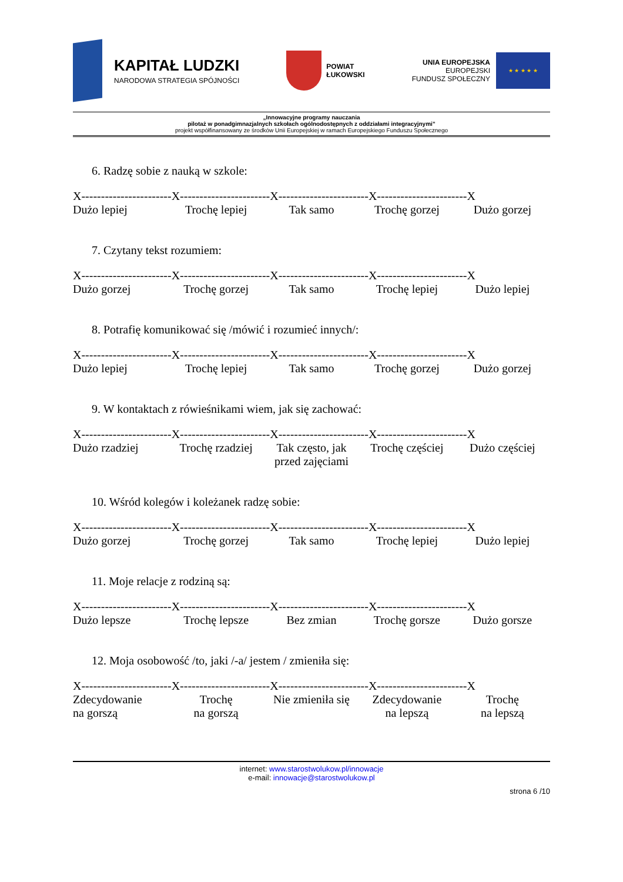KAPITAŁ LUDZKI
NARODOWA STRATEGIA SPÓJNOŚCI
POWIAT
ŁUKOWSKI
UNIA EUROPEJSKA
EUROPEJSKI
FUNDUSZ SPOŁECZNY
★ ★ ★ ★ ★
„Innowacyjne programy nauczania
pilotaż w ponadgimnazjalnych szkołach ogólnodostępnych z oddziałami integracyjnymi”
projekt współfinansowany ze środków Unii Europejskiej w ramach Europejskiego Funduszu Społecznego
6. Radzę sobie z nauką w szkole:
X-----------------------X-----------------------X-----------------------X-----------------------X
Dużo lepiej Trochę lepiej Tak samo Trochę gorzej Dużo gorzej
7. Czytany tekst rozumiem:
X-----------------------X-----------------------X-----------------------X-----------------------X
Dużo gorzej Trochę gorzej Tak samo Trochę lepiej Dużo lepiej
8. Potrafię komunikować się /mówić i rozumieć innych/:
X-----------------------X-----------------------X-----------------------X-----------------------X
Dużo lepiej Trochę lepiej Tak samo Trochę gorzej Dużo gorzej
9. W kontaktach z rówieśnikami wiem, jak się zachować:
X-----------------------X-----------------------X-----------------------X-----------------------X
Dużo rzadziej Trochę rzadziej Tak często, jak
przed zajęciami
Trochę częściej Dużo częściej
10. Wśród kolegów i koleżanek radzę sobie:
X-----------------------X-----------------------X-----------------------X-----------------------X
Dużo gorzej Trochę gorzej Tak samo Trochę lepiej Dużo lepiej
11. Moje relacje z rodziną są:
X-----------------------X-----------------------X-----------------------X-----------------------X
Dużo lepsze Trochę lepsze Bez zmian Trochę gorsze Dużo gorsze
12. Moja osobowość /to, jaki /-a/ jestem / zmieniła się:
X-----------------------X-----------------------X-----------------------X-----------------------X
Zdecydowanie
na gorszą
Trochę
na gorszą
Nie zmieniła się Zdecydowanie
na lepszą
Trochę
na lepszą
internet: www.starostwolukow.pl/innowacje
e-mail: innowacje@starostwolukow.pl
strona 6 /10